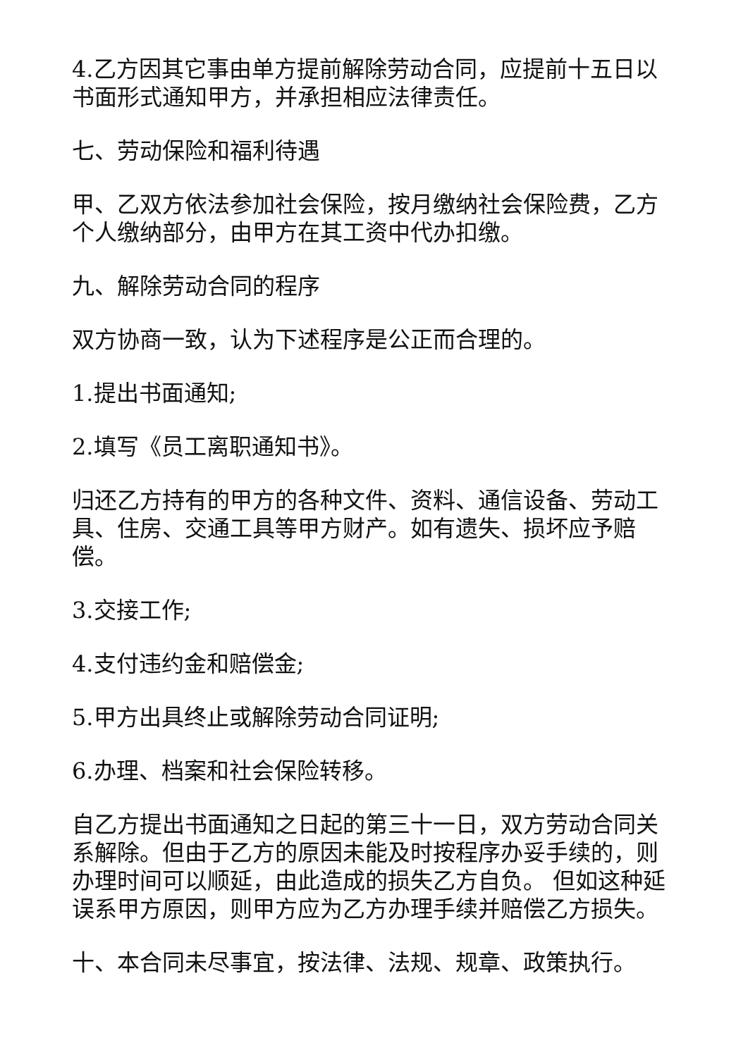4.乙方因其它事由单方提前解除劳动合同，应提前十五日以书面形式通知甲方，并承担相应法律责任。
七、劳动保险和福利待遇
甲、乙双方依法参加社会保险，按月缴纳社会保险费，乙方个人缴纳部分，由甲方在其工资中代办扣缴。
九、解除劳动合同的程序
双方协商一致，认为下述程序是公正而合理的。
1.提出书面通知;
2.填写《员工离职通知书》。
归还乙方持有的甲方的各种文件、资料、通信设备、劳动工具、住房、交通工具等甲方财产。如有遗失、损坏应予赔偿。
3.交接工作;
4.支付违约金和赔偿金;
5.甲方出具终止或解除劳动合同证明;
6.办理、档案和社会保险转移。
自乙方提出书面通知之日起的第三十一日，双方劳动合同关系解除。但由于乙方的原因未能及时按程序办妥手续的，则办理时间可以顺延，由此造成的损失乙方自负。 但如这种延误系甲方原因，则甲方应为乙方办理手续并赔偿乙方损失。
十、本合同未尽事宜，按法律、法规、规章、政策执行。